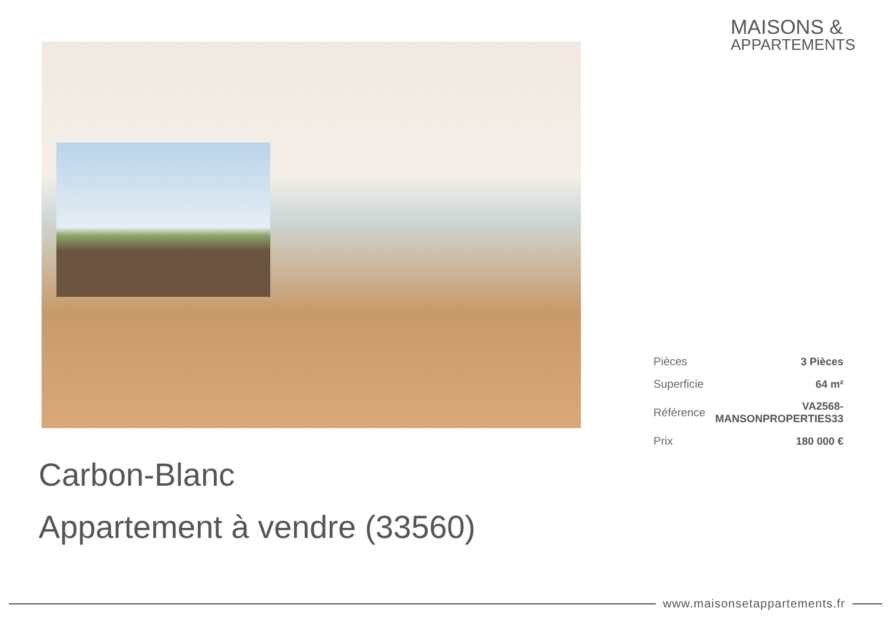MAISONS &
APPARTEMENTS
| Pièces | 3 Pièces |
| Superficie | 64 m² |
| Référence | VA2568-MANSONPROPERTIES33 |
| Prix | 180 000 € |
Carbon-Blanc
Appartement à vendre (33560)
www.maisonsetappartements.fr